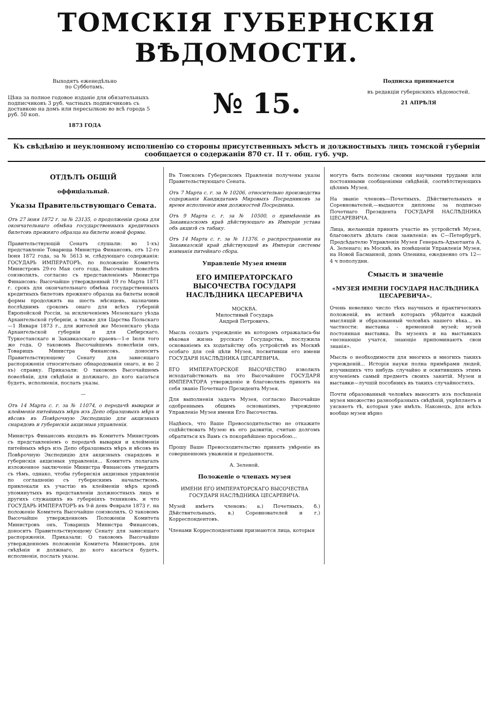ТОМСКІЯ ГУБЕРНСКІЯ ВѢДОМОСТИ.
Выходятъ еженедѣльно
по Субботамъ.
Цѣна за полное годовое изданіе для обязательныхъ подписчиковъ 3 руб. частныхъ подписчиковъ съ доставкою на домъ или пересылкою во всѣ города 5 руб. 50 коп.
1873 ГОДА
№ 15.
Подписка принимается
въ редакціи губернскихъ вѣдомостей.
21 АПРѢЛЯ
Къ свѣдѣнію и неуклонному исполненію со стороны присутственныхъ мѣстъ и должностныхъ лицъ томской губерніи сообщается о содержаніи 870 ст. II т. общ. губ. учр.
ОТДѢЛЪ ОБЩІЙ
оффиціальный.
Указы Правительствующаго Сената.
Отъ 27 іюня 1872 г. за № 23135, о продолженіи срока для окончательнаго обмѣна государственныхъ кредитныхъ билетовъ прежняго образца на билеты новой формы.
Правительствующій Сенатъ слушали: во 1-хъ) представленіе Товарища Министра Финансовъ, отъ 12-го Іюня 1872 года, за № 5613 м, слѣдующаго содержанія: ГОСУДАРЬ ИМПЕРАТОРЪ, по положенію Комитета Министровъ 29-го Мая сего года, Высочайше повелѣть соизволилъ, согласно съ представленіемъ Министра Финансовъ: Высочайше утвержденный 19 го Марта 1871 г. срокъ для окончательнаго обмѣна государственныхъ кредитныхъ билетовъ прежняго образца на билеты новой формы продолжить на шесть мѣсяцевъ, назначивъ послѣднимъ срокомъ онаго для всѣхъ губерній Европейской Россіи, за исключеніемъ Мезенскаго уѣзда Архангельской губерніи, а также для Царства Польскаго—1 Января 1873 г., для жителей же Мезенскаго уѣзда Архангельской губерніи и для Сибирскаго, Туркестанскаго и Закавказскаго краевъ—1-е Іюля того же года. О таковомъ Высочайшемъ повелѣніи онъ, Товарищъ Министра Финансовъ, доноситъ Правительствующему Сенату для зависящаго распоряженія относительно обнародованія онаго, и во 2 хъ) справку. Приказали: О таковомъ Высочайшемъ повелѣніи, для свѣдѣнія и должнаго, до кого касаться будетъ, исполненія, послать указы.
—
Отъ 14 Марта с. г. за № 11074, о передачѣ выварки и клейменія питейныхъ мѣръ изъ Депо образцовыхъ мѣръ и вѣсовъ въ Повѣрочную Экспедицію для акцизныхъ снарядовъ и губернскія акцизныя управленія.
Министръ Финансовъ входилъ въ Комитетъ Министровъ съ представленіемъ о передачѣ выварки и клейменія питейныхъ мѣръ изъ Депо образцовыхъ мѣръ и вѣсовъ въ Повѣрочную Экспедицію для акцизныхъ снарядовъ и губернскія акцизныя управленія... Комитетъ полагалъ изложенное заключеніе Министра Финансовъ утвердить съ тѣмъ, однако, чтобы губернскія акцизныя управленія по соглашенію съ губернскимъ начальствомъ, привлекали къ участію въ клейменіи мѣръ кромѣ упомянутыхъ въ представленіи должностныхъ лицъ и другихъ служащихъ въ губерніяхъ техниковъ, и что ГОСУДАРЬ ИМПЕРАТОРЪ въ 9-й день Февраля 1873 г. на положеніе Комитета Высочайше соизволилъ. О таковомъ Высочайше утвержденномъ Положеніи Комитета Министровъ онъ, Товарищъ Министра Финансовъ, доноситъ Правительствующему Сенату для зависящаго распоряженія. Приказали: О таковомъ Высочайше утвержденномъ положеніи Комитета Министровъ, для свѣдѣнія и должнаго, до кого касаться будетъ, исполненія, послать указы.
Въ Томскомъ Губернскомъ Правленіи получены указы Правительствующаго Сената.
Отъ 7 Марта с. г. за № 10206, относительно производства содержанія Кандидатамъ Мировыхъ Посредниковъ за время исполненія ими должностей Посредника.
Отъ 9 Марта с. г. за № 10500, о примѣненіи въ Закавказскомъ краѣ дѣйствующаго въ Имперіи устава объ акцизѣ съ табаку.
Отъ 14 Марта с. г. за № 11376, о распространеніи на Закавказскій край дѣйствующей въ Имперіи системы взиманія питейнаго сбора.
Управленіе Музея имени
ЕГО ИМПЕРАТОРСКАГО ВЫСОЧЕСТВА ГОСУДАРЯ НАСЛѢДНИКА ЦЕСАРЕВИЧА
МОСКВА.
Милостивый Государь
Андрей Петровичъ.
Мысль создать учрежденіе въ которомъ отражалась-бы вѣковая жизнь русскаго Государства, послужила основаніемъ къ ходатайству объ устройствѣ въ Москвѣ особаго для сей цѣли Музея, посвятивши его имени ГОСУДАРЯ НАСЛѢДНИКА ЦЕСАРЕВИЧА.
ЕГО ИМПЕРАТОРСКОЕ ВЫСОЧЕСТВО изволилъ исходатайствовать на это Высочайшее ГОСУДАРЯ ИМПЕРАТОРА утвержденіе и благоволилъ принять на себя званіе Почетнаго Президента Музея.
Для выполненія задачъ Музея, согласно Высочайше одобреннымъ общимъ основаніямъ, учреждено Управленіе Музея имени Его Высочества.
Надѣюсь, что Ваше Превосходительство не откажите содѣйствовать Музею въ его развитіи, считаю долгомъ обратиться къ Вамъ съ покорнѣйшею просьбою...
Прошу Ваше Превосходительство принять увѣреніе въ совершенномъ уваженіи и преданности.
А. Зеленой.
Положеніе о членахъ музея
ИМЕНИ ЕГО ИМПЕРАТОРСКАГО ВЫСОЧЕСТВА
ГОСУДАРЯ НАСЛѢДНИКА ЦЕСАРЕВИЧА.
Музей имѣетъ членовъ: а.) Почетныхъ, б.) Дѣйствительныхъ, в.) Соревнователей и г.) Корреспондентовъ.
Членами Корреспондентами признаются лица, которыя
могутъ быть полезны своими научными трудами или постоянными сообщеніями свѣдѣній, соотвѣтствующихъ цѣлямъ Музея.
На званіе членовъ—Почетныхъ, Дѣйствительныхъ и Соревнователей,—выдаются дипломы за подписью Почетнаго Президента ГОСУДАРЯ НАСЛѢДНИКА ЦЕСАРЕВИЧА.
Лица, желающія принять участіе въ устройствѣ Музея, благоволятъ дѣлать свои заявленія: въ С—Петербургѣ, Предсѣдателю Управленія Музея Генералъ-Адъютанта А. А. Зеленаго; въ Москвѣ, въ помѣщеніи Управленія Музея, на Новой Басманной, домъ Оленина, ежедневно отъ 12—4 ч пополудни.
Смыслъ и значеніе
«МУЗЕЯ ИМЕНИ ГОСУДАРЯ НАСЛѢДНИКА ЦЕСАРЕВИЧА».
Очень невелико число тѣхъ научныхъ и практическихъ положеній, въ истинѣ которыхъ убѣдится каждый мыслящій и образованный человѣкъ нашего вѣка... въ частности: выставка - временной музей; музей постоянная выставка. Въ музеяхъ и на выставкахъ «незнающіе учатся, знающіе припоминаютъ свои знанія».
Мысль о необходимости для многихъ и многихъ такихъ учрежденій... Исторія науки полна примѣрами людей, изучившихъ что нибудь случайно и освятившихъ этимъ изученіемъ самый предметъ своихъ занятій. Музеи и выставки—лучшій пособникъ въ такихъ случайностяхъ.
Почти образованный человѣкъ выноситъ изъ посѣщенія музея множество разнообразныхъ свѣдѣній, укрѣпляетъ и уясняетъ тѣ, которыя уже имѣлъ. Наконецъ, для всѣхъ вообще музеи вѣрно